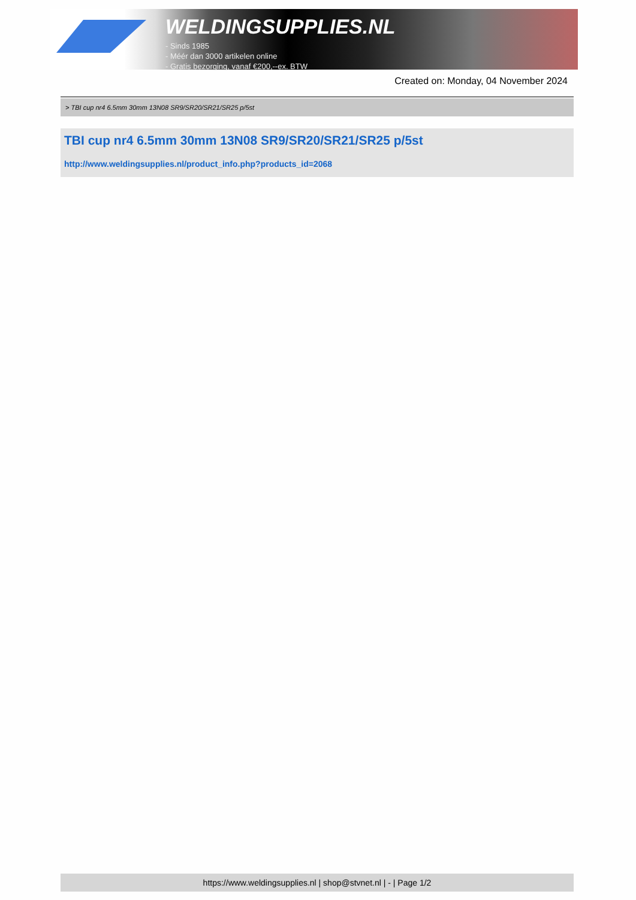WELDINGSUPPLIES.NL
- Sinds 1985
- Méér dan 3000 artikelen online
- Gratis bezorging, vanaf €200,--ex. BTW
Created on: Monday, 04 November 2024
> TBI cup nr4 6.5mm 30mm 13N08 SR9/SR20/SR21/SR25 p/5st
TBI cup nr4 6.5mm 30mm 13N08 SR9/SR20/SR21/SR25 p/5st
http://www.weldingsupplies.nl/product_info.php?products_id=2068
https://www.weldingsupplies.nl | shop@stvnet.nl | - | Page 1/2